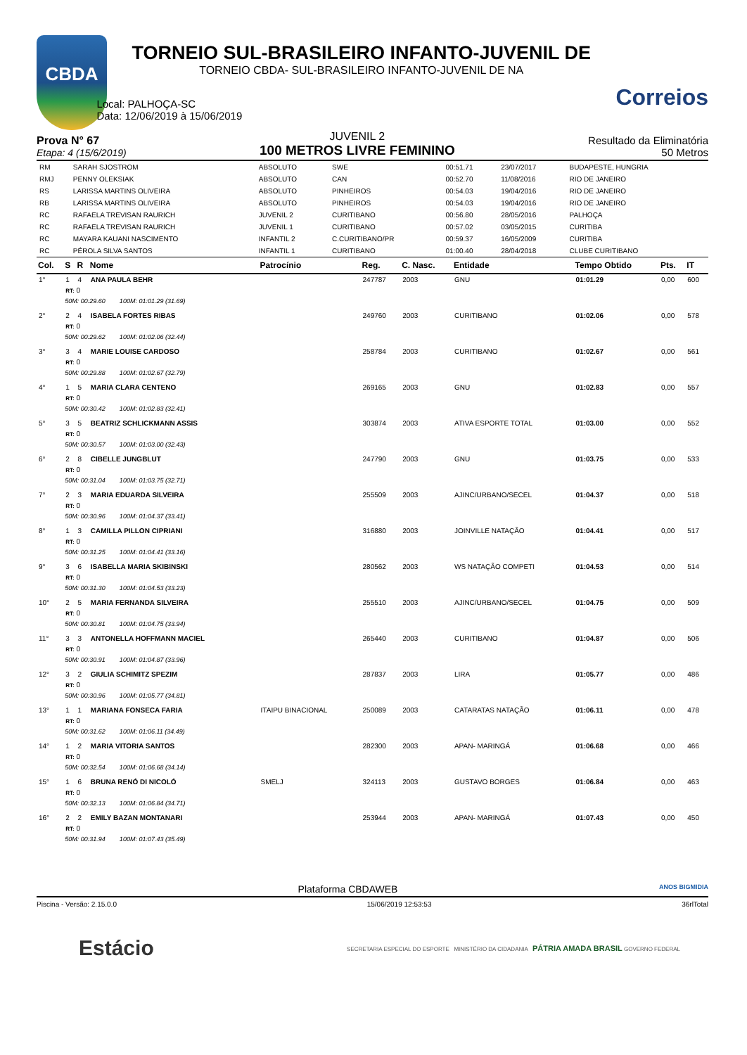CBDA
TORNEIO SUL-BRASILEIRO INFANTO-JUVENIL DE
TORNEIO CBDA- SUL-BRASILEIRO INFANTO-JUVENIL DE NA
Local: PALHOÇA-SC
Data: 12/06/2019 à 15/06/2019
Correios
Prova N° 67
Etapa: 4 (15/6/2019)
JUVENIL 2
100 METROS LIVRE FEMININO
Resultado da Eliminatória
50 Metros
| RM | SARAH SJOSTROM | ABSOLUTO | SWE | 00:51.71 | 23/07/2017 | BUDAPESTE, HUNGRIA |
| RMJ | PENNY OLEKSIAK | ABSOLUTO | CAN | 00:52.70 | 11/08/2016 | RIO DE JANEIRO |
| RS | LARISSA MARTINS OLIVEIRA | ABSOLUTO | PINHEIROS | 00:54.03 | 19/04/2016 | RIO DE JANEIRO |
| RB | LARISSA MARTINS OLIVEIRA | ABSOLUTO | PINHEIROS | 00:54.03 | 19/04/2016 | RIO DE JANEIRO |
| RC | RAFAELA TREVISAN RAURICH | JUVENIL 2 | CURITIBANO | 00:56.80 | 28/05/2016 | PALHOÇA |
| RC | RAFAELA TREVISAN RAURICH | JUVENIL 1 | CURITIBANO | 00:57.02 | 03/05/2015 | CURITIBA |
| RC | MAYARA KAUANI NASCIMENTO | INFANTIL 2 | C.CURITIBANO/PR | 00:59.37 | 16/05/2009 | CURITIBA |
| RC | PÉROLA SILVA SANTOS | INFANTIL 1 | CURITIBANO | 01:00.40 | 28/04/2018 | CLUBE CURITIBANO |
| Col. | S | R | Nome | Patrocínio | Reg. | C. Nasc. | Entidade | Tempo Obtido | Pts. | IT |
| --- | --- | --- | --- | --- | --- | --- | --- | --- | --- | --- |
| 1° | 1 | 4 | ANA PAULA BEHR | | 247787 | 2003 | GNU | 01:01.29 | 0,00 | 600 |
| | RT: 0 | | | | | | | | | |
| | 50M: 00:29.60 100M: 01:01.29 (31.69) | | | | | | | | | |
| 2° | 2 | 4 | ISABELA FORTES RIBAS | | 249760 | 2003 | CURITIBANO | 01:02.06 | 0,00 | 578 |
| | RT: 0 | | | | | | | | | |
| | 50M: 00:29.62 100M: 01:02.06 (32.44) | | | | | | | | | |
| 3° | 3 | 4 | MARIE LOUISE CARDOSO | | 258784 | 2003 | CURITIBANO | 01:02.67 | 0,00 | 561 |
| | RT: 0 | | | | | | | | | |
| | 50M: 00:29.88 100M: 01:02.67 (32.79) | | | | | | | | | |
| 4° | 1 | 5 | MARIA CLARA CENTENO | | 269165 | 2003 | GNU | 01:02.83 | 0,00 | 557 |
| | RT: 0 | | | | | | | | | |
| | 50M: 00:30.42 100M: 01:02.83 (32.41) | | | | | | | | | |
| 5° | 3 | 5 | BEATRIZ SCHLICKMANN ASSIS | | 303874 | 2003 | ATIVA ESPORTE TOTAL | 01:03.00 | 0,00 | 552 |
| | RT: 0 | | | | | | | | | |
| | 50M: 00:30.57 100M: 01:03.00 (32.43) | | | | | | | | | |
| 6° | 2 | 8 | CIBELLE JUNGBLUT | | 247790 | 2003 | GNU | 01:03.75 | 0,00 | 533 |
| | RT: 0 | | | | | | | | | |
| | 50M: 00:31.04 100M: 01:03.75 (32.71) | | | | | | | | | |
| 7° | 2 | 3 | MARIA EDUARDA SILVEIRA | | 255509 | 2003 | AJINC/URBANO/SECEL | 01:04.37 | 0,00 | 518 |
| | RT: 0 | | | | | | | | | |
| | 50M: 00:30.96 100M: 01:04.37 (33.41) | | | | | | | | | |
| 8° | 1 | 3 | CAMILLA PILLON CIPRIANI | | 316880 | 2003 | JOINVILLE NATAÇÃO | 01:04.41 | 0,00 | 517 |
| | RT: 0 | | | | | | | | | |
| | 50M: 00:31.25 100M: 01:04.41 (33.16) | | | | | | | | | |
| 9° | 3 | 6 | ISABELLA MARIA SKIBINSKI | | 280562 | 2003 | WS NATAÇÃO COMPETI | 01:04.53 | 0,00 | 514 |
| | RT: 0 | | | | | | | | | |
| | 50M: 00:31.30 100M: 01:04.53 (33.23) | | | | | | | | | |
| 10° | 2 | 5 | MARIA FERNANDA SILVEIRA | | 255510 | 2003 | AJINC/URBANO/SECEL | 01:04.75 | 0,00 | 509 |
| | RT: 0 | | | | | | | | | |
| | 50M: 00:30.81 100M: 01:04.75 (33.94) | | | | | | | | | |
| 11° | 3 | 3 | ANTONELLA HOFFMANN MACIEL | | 265440 | 2003 | CURITIBANO | 01:04.87 | 0,00 | 506 |
| | RT: 0 | | | | | | | | | |
| | 50M: 00:30.91 100M: 01:04.87 (33.96) | | | | | | | | | |
| 12° | 3 | 2 | GIULIA SCHIMITZ SPEZIM | | 287837 | 2003 | LIRA | 01:05.77 | 0,00 | 486 |
| | RT: 0 | | | | | | | | | |
| | 50M: 00:30.96 100M: 01:05.77 (34.81) | | | | | | | | | |
| 13° | 1 | 1 | MARIANA FONSECA FARIA | ITAIPU BINACIONAL | 250089 | 2003 | CATARATAS NATAÇÃO | 01:06.11 | 0,00 | 478 |
| | RT: 0 | | | | | | | | | |
| | 50M: 00:31.62 100M: 01:06.11 (34.49) | | | | | | | | | |
| 14° | 1 | 2 | MARIA VITORIA SANTOS | | 282300 | 2003 | APAN- MARINGÁ | 01:06.68 | 0,00 | 466 |
| | RT: 0 | | | | | | | | | |
| | 50M: 00:32.54 100M: 01:06.68 (34.14) | | | | | | | | | |
| 15° | 1 | 6 | BRUNA RENÓ DI NICOLÓ | SMELJ | 324113 | 2003 | GUSTAVO BORGES | 01:06.84 | 0,00 | 463 |
| | RT: 0 | | | | | | | | | |
| | 50M: 00:32.13 100M: 01:06.84 (34.71) | | | | | | | | | |
| 16° | 2 | 2 | EMILY BAZAN MONTANARI | | 253944 | 2003 | APAN- MARINGÁ | 01:07.43 | 0,00 | 450 |
| | RT: 0 | | | | | | | | | |
| | 50M: 00:31.94 100M: 01:07.43 (35.49) | | | | | | | | | |
Plataforma CBDAWEB ANOS BIGMIDIA
Piscina - Versão: 2.15.0.0 15/06/2019 12:53:53 36rlTotal
Estácio SECRETARIA ESPECIAL DO ESPORTE MINISTÉRIO DA CIDADANIA PÁTRIA AMADA BRASIL GOVERNO FEDERAL